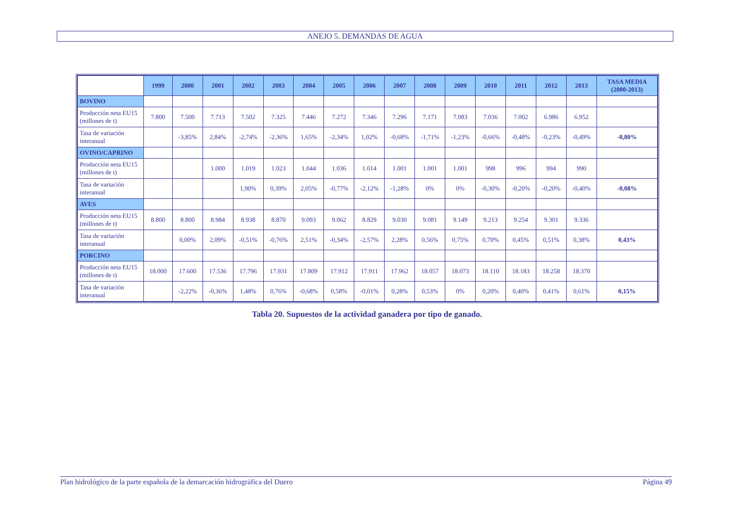ANEJO 5. DEMANDAS DE AGUA
| | 1999 | 2000 | 2001 | 2002 | 2003 | 2004 | 2005 | 2006 | 2007 | 2008 | 2009 | 2010 | 2011 | 2012 | 2013 | TASA MEDIA (2000-2013) |
| --- | --- | --- | --- | --- | --- | --- | --- | --- | --- | --- | --- | --- | --- | --- | --- | --- |
| BOVINO | | | | | | | | | | | | | | | | |
| Producción neta EU15 (millones de t) | 7.800 | 7.500 | 7.713 | 7.502 | 7.325 | 7.446 | 7.272 | 7.346 | 7.296 | 7.171 | 7.083 | 7.036 | 7.002 | 6.986 | 6.952 | |
| Tasa de variación interanual | | -3,85% | 2,84% | -2,74% | -2,36% | 1,65% | -2,34% | 1,02% | -0,68% | -1,71% | -1,23% | -0,66% | -0,48% | -0,23% | -0,49% | -0,80% |
| OVINO/CAPRINO | | | | | | | | | | | | | | | | |
| Producción neta EU15 (millones de t) | | | 1.000 | 1.019 | 1.023 | 1.044 | 1.036 | 1.014 | 1.001 | 1.001 | 1.001 | 998 | 996 | 994 | 990 | |
| Tasa de variación interanual | | | | 1,90% | 0,39% | 2,05% | -0,77% | -2,12% | -1,28% | 0% | 0% | -0,30% | -0,20% | -0,20% | -0,40% | -0,08% |
| AVES | | | | | | | | | | | | | | | | |
| Producción neta EU15 (millones de t) | 8.800 | 8.800 | 8.984 | 8.938 | 8.870 | 9.093 | 9.062 | 8.829 | 9.030 | 9.081 | 9.149 | 9.213 | 9.254 | 9.301 | 9.336 | |
| Tasa de variación interanual | | 0,00% | 2,09% | -0,51% | -0,76% | 2,51% | -0,34% | -2,57% | 2,28% | 0,56% | 0,75% | 0,70% | 0,45% | 0,51% | 0,38% | 0,43% |
| PORCINO | | | | | | | | | | | | | | | | |
| Producción neta EU15 (millones de t) | 18.000 | 17.600 | 17.536 | 17.796 | 17.931 | 17.809 | 17.912 | 17.911 | 17.962 | 18.057 | 18.073 | 18.110 | 18.183 | 18.258 | 18.370 | |
| Tasa de variación interanual | | -2,22% | -0,36% | 1,48% | 0,76% | -0,68% | 0,58% | -0,01% | 0,28% | 0,53% | 0% | 0,20% | 0,40% | 0,41% | 0,61% | 0,15% |
Tabla 20. Supuestos de la actividad ganadera por tipo de ganado.
Plan hidrológico de la parte española de la demarcación hidrográfica del Duero Página 49